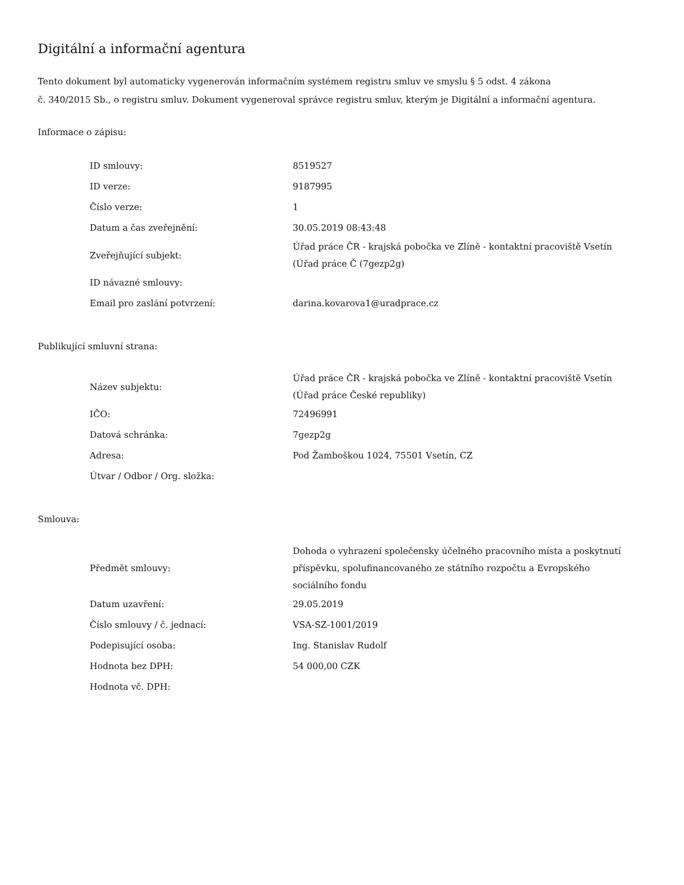Digitální a informační agentura
Tento dokument byl automaticky vygenerován informačním systémem registru smluv ve smyslu § 5 odst. 4 zákona
č. 340/2015 Sb., o registru smluv. Dokument vygeneroval správce registru smluv, kterým je Digitální a informační agentura.
Informace o zápisu:
| ID smlouvy: | 8519527 |
| ID verze: | 9187995 |
| Číslo verze: | 1 |
| Datum a čas zveřejnění: | 30.05.2019 08:43:48 |
| Zveřejňující subjekt: | Úřad práce ČR - krajská pobočka ve Zlíně - kontaktní pracoviště Vsetín (Úřad práce Č (7gezp2g) |
| ID návazné smlouvy: | |
| Email pro zaslání potvrzení: | darina.kovarova1@uradprace.cz |
Publikující smluvní strana:
| Název subjektu: | Úřad práce ČR - krajská pobočka ve Zlíně - kontaktní pracoviště Vsetín (Úřad práce České republiky) |
| IČO: | 72496991 |
| Datová schránka: | 7gezp2g |
| Adresa: | Pod Žamboškou 1024, 75501 Vsetín, CZ |
| Útvar / Odbor / Org. složka: | |
Smlouva:
| Předmět smlouvy: | Dohoda o vyhrazení společensky účelného pracovního místa a poskytnutí příspěvku, spolufinancovaného ze státního rozpočtu a Evropského sociálního fondu |
| Datum uzavření: | 29.05.2019 |
| Číslo smlouvy / č. jednací: | VSA-SZ-1001/2019 |
| Podepisující osoba: | Ing. Stanislav Rudolf |
| Hodnota bez DPH: | 54 000,00 CZK |
| Hodnota vč. DPH: | |